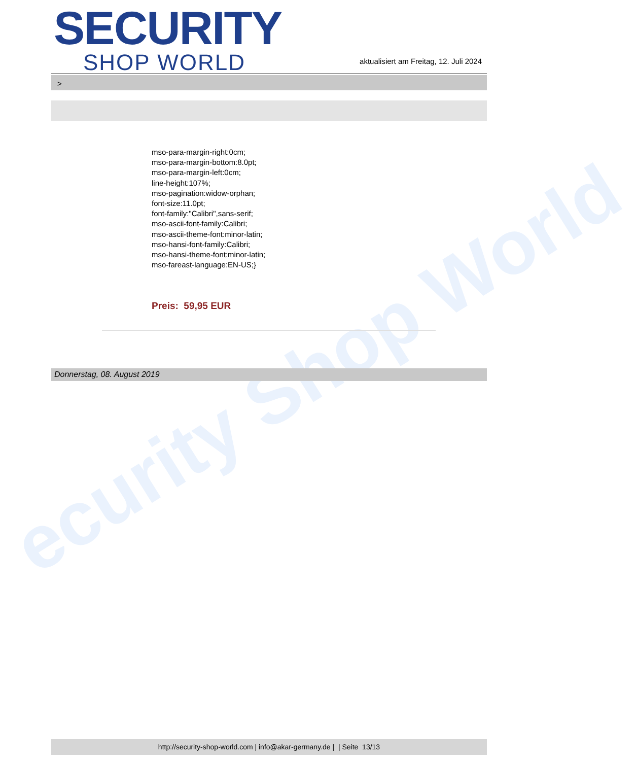ecurity Shop World
SECURITY
SHOP WORLD
aktualisiert am Freitag, 12. Juli 2024
>
mso-para-margin-right:0cm;
mso-para-margin-bottom:8.0pt;
mso-para-margin-left:0cm;
line-height:107%;
mso-pagination:widow-orphan;
font-size:11.0pt;
font-family:"Calibri",sans-serif;
mso-ascii-font-family:Calibri;
mso-ascii-theme-font:minor-latin;
mso-hansi-font-family:Calibri;
mso-hansi-theme-font:minor-latin;
mso-fareast-language:EN-US;}
Preis: 59,95 EUR
Donnerstag, 08. August 2019
http://security-shop-world.com | info@akar-germany.de | | Seite 13/13